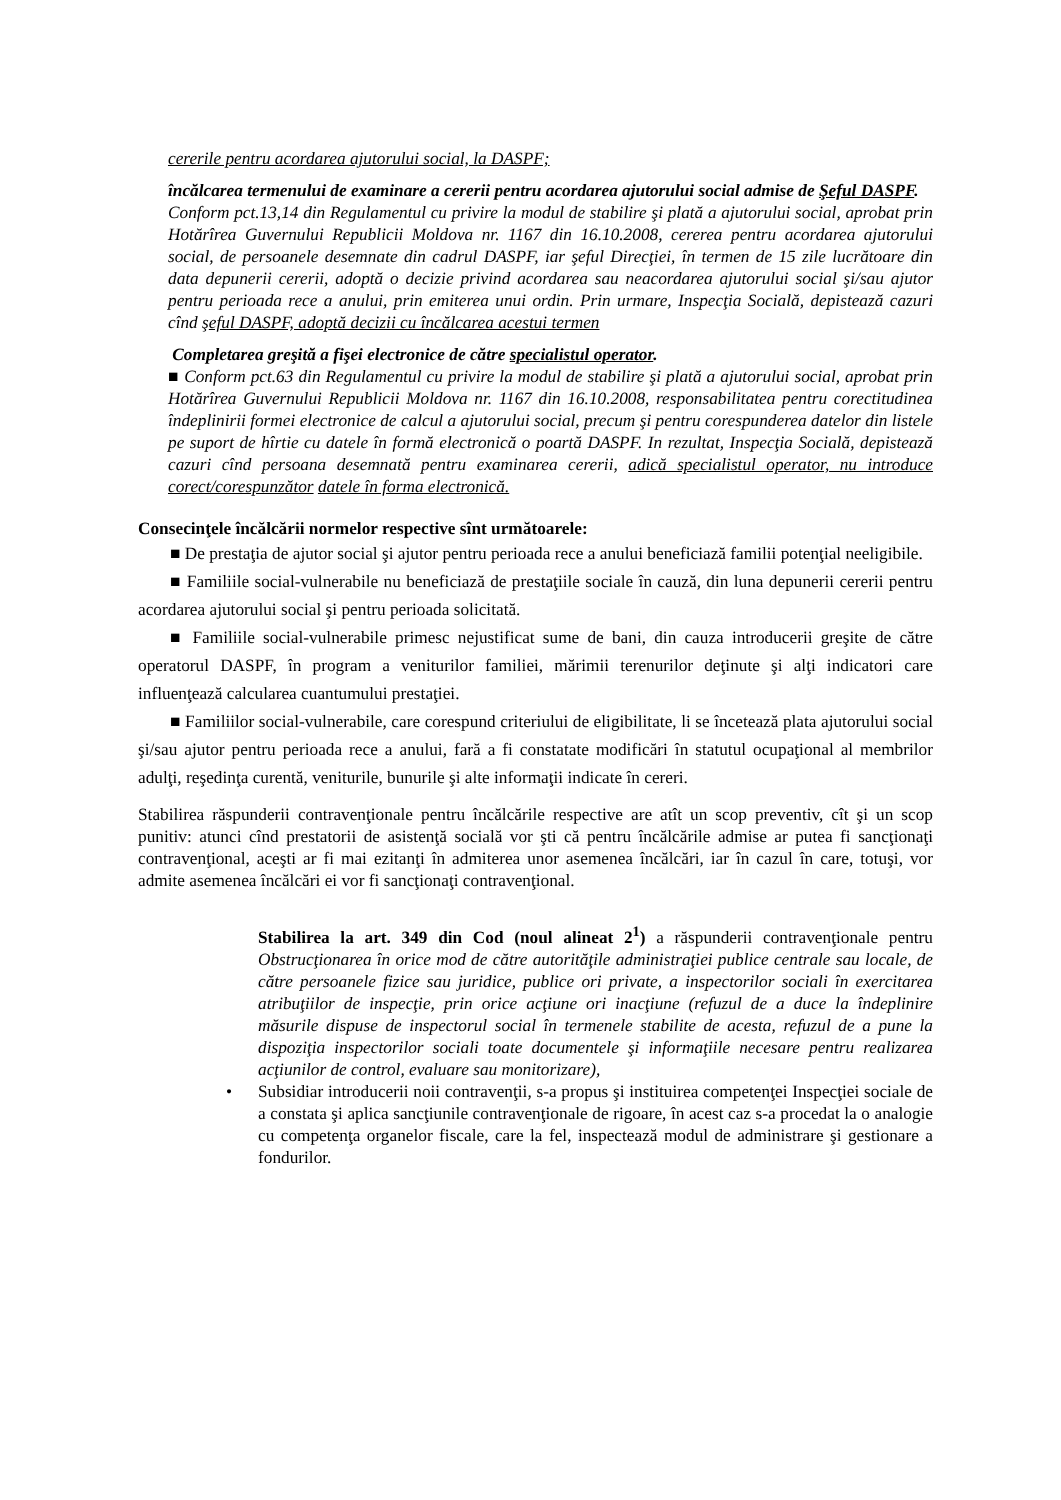cererile pentru acordarea ajutorului social, la DASPF;
încălcarea termenului de examinare a cererii pentru acordarea ajutorului social admise de Şeful DASPF.
Conform pct.13,14 din Regulamentul cu privire la modul de stabilire şi plată a ajutorului social, aprobat prin Hotărîrea Guvernului Republicii Moldova nr. 1167 din 16.10.2008, cererea pentru acordarea ajutorului social, de persoanele desemnate din cadrul DASPF, iar şeful Direcţiei, în termen de 15 zile lucrătoare din data depunerii cererii, adoptă o decizie privind acordarea sau neacordarea ajutorului social şi/sau ajutor pentru perioada rece a anului, prin emiterea unui ordin. Prin urmare, Inspecţia Socială, depistează cazuri cînd şeful DASPF, adoptă decizii cu încălcarea acestui termen
Completarea greşită a fişei electronice de către specialistul operator.
■ Conform pct.63 din Regulamentul cu privire la modul de stabilire şi plată a ajutorului social, aprobat prin Hotărîrea Guvernului Republicii Moldova nr. 1167 din 16.10.2008, responsabilitatea pentru corectitudinea îndeplinirii formei electronice de calcul a ajutorului social, precum şi pentru corespunderea datelor din listele pe suport de hîrtie cu datele în formă electronică o poartă DASPF. In rezultat, Inspecţia Socială, depistează cazuri cînd persoana desemnată pentru examinarea cererii, adică specialistul operator, nu introduce corect/corespunzător datele în forma electronică.
Consecinţele încălcării normelor respective sînt următoarele:
■ De prestaţia de ajutor social şi ajutor pentru perioada rece a anului beneficiază familii potenţial neeligibile.
■ Familiile social-vulnerabile nu beneficiază de prestaţiile sociale în cauză, din luna depunerii cererii pentru acordarea ajutorului social şi pentru perioada solicitată.
■ Familiile social-vulnerabile primesc nejustificat sume de bani, din cauza introducerii greşite de către operatorul DASPF, în program a veniturilor familiei, mărimii terenurilor deţinute şi alţi indicatori care influenţează calcularea cuantumului prestaţiei.
■ Familiilor social-vulnerabile, care corespund criteriului de eligibilitate, li se încetează plata ajutorului social şi/sau ajutor pentru perioada rece a anului, fară a fi constatate modificări în statutul ocupaţional al membrilor adulţi, reşedinţa curentă, veniturile, bunurile şi alte informaţii indicate în cereri.
Stabilirea răspunderii contravenţionale pentru încălcările respective are atît un scop preventiv, cît şi un scop punitiv: atunci cînd prestatorii de asistenţă socială vor şti că pentru încălcările admise ar putea fi sancţionaţi contravenţional, aceşti ar fi mai ezitanţi în admiterea unor asemenea încălcări, iar în cazul în care, totuşi, vor admite asemenea încălcări ei vor fi sancţionaţi contravenţional.
Stabilirea la art. 349 din Cod (noul alineat 2<sup>1</sup>) a răspunderii contravenţionale pentru Obstrucţionarea în orice mod de către autorităţile administraţiei publice centrale sau locale, de către persoanele fizice sau juridice, publice ori private, a inspectorilor sociali în exercitarea atribuţiilor de inspecţie, prin orice acţiune ori inacţiune (refuzul de a duce la îndeplinire măsurile dispuse de inspectorul social în termenele stabilite de acesta, refuzul de a pune la dispoziţia inspectorilor sociali toate documentele şi informaţiile necesare pentru realizarea acţiunilor de control, evaluare sau monitorizare),
• Subsidiar introducerii noii contravenţii, s-a propus şi instituirea competenţei Inspecţiei sociale de a constata şi aplica sancţiunile contravenţionale de rigoare, în acest caz s-a procedat la o analogie cu competenţa organelor fiscale, care la fel, inspectează modul de administrare şi gestionare a fondurilor.